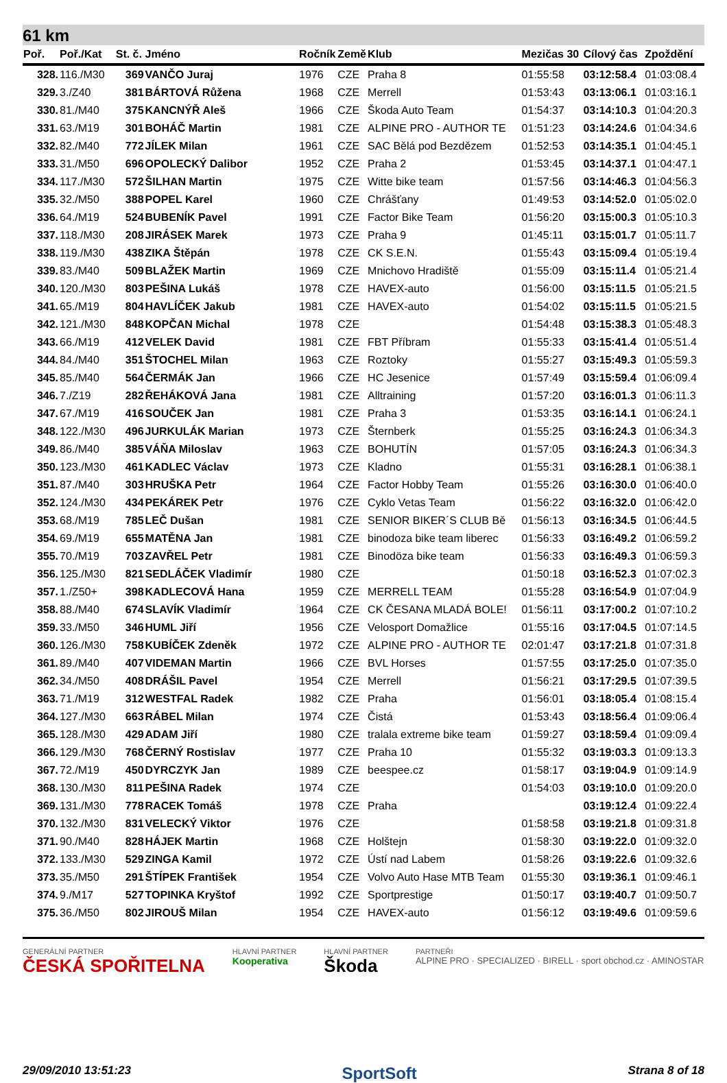61 km
| Poř. | Poř./Kat | St. č. | Jméno | Ročník | Země | Klub | Mezičas 30 | Cílový čas | Zpoždění |
| --- | --- | --- | --- | --- | --- | --- | --- | --- | --- |
| 328. | 116./M30 | 369 | VANČO Juraj | 1976 | CZE | Praha 8 | 01:55:58 | 03:12:58.4 | 01:03:08.4 |
| 329. | 3./Z40 | 381 | BÁRTOVÁ Růžena | 1968 | CZE | Merrell | 01:53:43 | 03:13:06.1 | 01:03:16.1 |
| 330. | 81./M40 | 375 | KANCNÝŘ Aleš | 1966 | CZE | Škoda Auto Team | 01:54:37 | 03:14:10.3 | 01:04:20.3 |
| 331. | 63./M19 | 301 | BOHÁČ Martin | 1981 | CZE | ALPINE PRO - AUTHOR TE | 01:51:23 | 03:14:24.6 | 01:04:34.6 |
| 332. | 82./M40 | 772 | JÍLEK Milan | 1961 | CZE | SAC Bělá pod Bezdězem | 01:52:53 | 03:14:35.1 | 01:04:45.1 |
| 333. | 31./M50 | 696 | OPOLECKÝ Dalibor | 1952 | CZE | Praha 2 | 01:53:45 | 03:14:37.1 | 01:04:47.1 |
| 334. | 117./M30 | 572 | ŠILHAN Martin | 1975 | CZE | Witte bike team | 01:57:56 | 03:14:46.3 | 01:04:56.3 |
| 335. | 32./M50 | 388 | POPEL Karel | 1960 | CZE | Chrášťany | 01:49:53 | 03:14:52.0 | 01:05:02.0 |
| 336. | 64./M19 | 524 | BUBENÍK Pavel | 1991 | CZE | Factor Bike Team | 01:56:20 | 03:15:00.3 | 01:05:10.3 |
| 337. | 118./M30 | 208 | JIRÁSEK Marek | 1973 | CZE | Praha 9 | 01:45:11 | 03:15:01.7 | 01:05:11.7 |
| 338. | 119./M30 | 438 | ZIKA Štěpán | 1978 | CZE | CK S.E.N. | 01:55:43 | 03:15:09.4 | 01:05:19.4 |
| 339. | 83./M40 | 509 | BLAŽEK Martin | 1969 | CZE | Mnichovo Hradiště | 01:55:09 | 03:15:11.4 | 01:05:21.4 |
| 340. | 120./M30 | 803 | PEŠINA Lukáš | 1978 | CZE | HAVEX-auto | 01:56:00 | 03:15:11.5 | 01:05:21.5 |
| 341. | 65./M19 | 804 | HAVLÍČEK Jakub | 1981 | CZE | HAVEX-auto | 01:54:02 | 03:15:11.5 | 01:05:21.5 |
| 342. | 121./M30 | 848 | KOPČAN Michal | 1978 | CZE | | 01:54:48 | 03:15:38.3 | 01:05:48.3 |
| 343. | 66./M19 | 412 | VELEK David | 1981 | CZE | FBT Příbram | 01:55:33 | 03:15:41.4 | 01:05:51.4 |
| 344. | 84./M40 | 351 | ŠTOCHEL Milan | 1963 | CZE | Roztoky | 01:55:27 | 03:15:49.3 | 01:05:59.3 |
| 345. | 85./M40 | 564 | ČERMÁK Jan | 1966 | CZE | HC Jesenice | 01:57:49 | 03:15:59.4 | 01:06:09.4 |
| 346. | 7./Z19 | 282 | ŘEHÁKOVÁ Jana | 1981 | CZE | Alltraining | 01:57:20 | 03:16:01.3 | 01:06:11.3 |
| 347. | 67./M19 | 416 | SOUČEK Jan | 1981 | CZE | Praha 3 | 01:53:35 | 03:16:14.1 | 01:06:24.1 |
| 348. | 122./M30 | 496 | JURKULÁK Marian | 1973 | CZE | Šternberk | 01:55:25 | 03:16:24.3 | 01:06:34.3 |
| 349. | 86./M40 | 385 | VÁŇA Miloslav | 1963 | CZE | BOHUTÍN | 01:57:05 | 03:16:24.3 | 01:06:34.3 |
| 350. | 123./M30 | 461 | KADLEC Václav | 1973 | CZE | Kladno | 01:55:31 | 03:16:28.1 | 01:06:38.1 |
| 351. | 87./M40 | 303 | HRUŠKA Petr | 1964 | CZE | Factor Hobby Team | 01:55:26 | 03:16:30.0 | 01:06:40.0 |
| 352. | 124./M30 | 434 | PEKÁREK Petr | 1976 | CZE | Cyklo Vetas Team | 01:56:22 | 03:16:32.0 | 01:06:42.0 |
| 353. | 68./M19 | 785 | LEČ Dušan | 1981 | CZE | SENIOR BIKER´S CLUB Bě | 01:56:13 | 03:16:34.5 | 01:06:44.5 |
| 354. | 69./M19 | 655 | MATĚNA Jan | 1981 | CZE | binodoza bike team liberec | 01:56:33 | 03:16:49.2 | 01:06:59.2 |
| 355. | 70./M19 | 703 | ZAVŘEL Petr | 1981 | CZE | Binodöza bike team | 01:56:33 | 03:16:49.3 | 01:06:59.3 |
| 356. | 125./M30 | 821 | SEDLÁČEK Vladimír | 1980 | CZE | | 01:50:18 | 03:16:52.3 | 01:07:02.3 |
| 357. | 1./Z50+ | 398 | KADLECOVÁ Hana | 1959 | CZE | MERRELL TEAM | 01:55:28 | 03:16:54.9 | 01:07:04.9 |
| 358. | 88./M40 | 674 | SLAVÍK Vladimír | 1964 | CZE | CK ČESANA MLADÁ BOLE! | 01:56:11 | 03:17:00.2 | 01:07:10.2 |
| 359. | 33./M50 | 346 | HUML Jiří | 1956 | CZE | Velosport Domažlice | 01:55:16 | 03:17:04.5 | 01:07:14.5 |
| 360. | 126./M30 | 758 | KUBÍČEK Zdeněk | 1972 | CZE | ALPINE PRO - AUTHOR TE | 02:01:47 | 03:17:21.8 | 01:07:31.8 |
| 361. | 89./M40 | 407 | VIDEMAN Martin | 1966 | CZE | BVL Horses | 01:57:55 | 03:17:25.0 | 01:07:35.0 |
| 362. | 34./M50 | 408 | DRÁŠIL Pavel | 1954 | CZE | Merrell | 01:56:21 | 03:17:29.5 | 01:07:39.5 |
| 363. | 71./M19 | 312 | WESTFAL Radek | 1982 | CZE | Praha | 01:56:01 | 03:18:05.4 | 01:08:15.4 |
| 364. | 127./M30 | 663 | RÁBEL Milan | 1974 | CZE | Čistá | 01:53:43 | 03:18:56.4 | 01:09:06.4 |
| 365. | 128./M30 | 429 | ADAM Jiří | 1980 | CZE | tralala extreme bike team | 01:59:27 | 03:18:59.4 | 01:09:09.4 |
| 366. | 129./M30 | 768 | ČERNÝ Rostislav | 1977 | CZE | Praha 10 | 01:55:32 | 03:19:03.3 | 01:09:13.3 |
| 367. | 72./M19 | 450 | DYRCZYK Jan | 1989 | CZE | beespee.cz | 01:58:17 | 03:19:04.9 | 01:09:14.9 |
| 368. | 130./M30 | 811 | PEŠINA Radek | 1974 | CZE | | 01:54:03 | 03:19:10.0 | 01:09:20.0 |
| 369. | 131./M30 | 778 | RACEK Tomáš | 1978 | CZE | Praha | | 03:19:12.4 | 01:09:22.4 |
| 370. | 132./M30 | 831 | VELECKÝ Viktor | 1976 | CZE | | 01:58:58 | 03:19:21.8 | 01:09:31.8 |
| 371. | 90./M40 | 828 | HÁJEK Martin | 1968 | CZE | Holštejn | 01:58:30 | 03:19:22.0 | 01:09:32.0 |
| 372. | 133./M30 | 529 | ZINGA Kamil | 1972 | CZE | Ústí nad Labem | 01:58:26 | 03:19:22.6 | 01:09:32.6 |
| 373. | 35./M50 | 291 | ŠTÍPEK František | 1954 | CZE | Volvo Auto Hase MTB Team | 01:55:30 | 03:19:36.1 | 01:09:46.1 |
| 374. | 9./M17 | 527 | TOPINKA Kryštof | 1992 | CZE | Sportprestige | 01:50:17 | 03:19:40.7 | 01:09:50.7 |
| 375. | 36./M50 | 802 | JIROUŠ Milan | 1954 | CZE | HAVEX-auto | 01:56:12 | 03:19:49.6 | 01:09:59.6 |
GENERÁLNÍ PARTNER
ČESKÁ SPOŘITELNA
HLAVNÍ PARTNER
Kooperativa
HLAVNÍ PARTNER
Škoda
PARTNEŘI
ALPINE PRO · SPECIALIZED · BIRELL · sport obchod.cz · AMINOSTAR
29/09/2010 13:51:23 SportSoft Strana 8 of 18